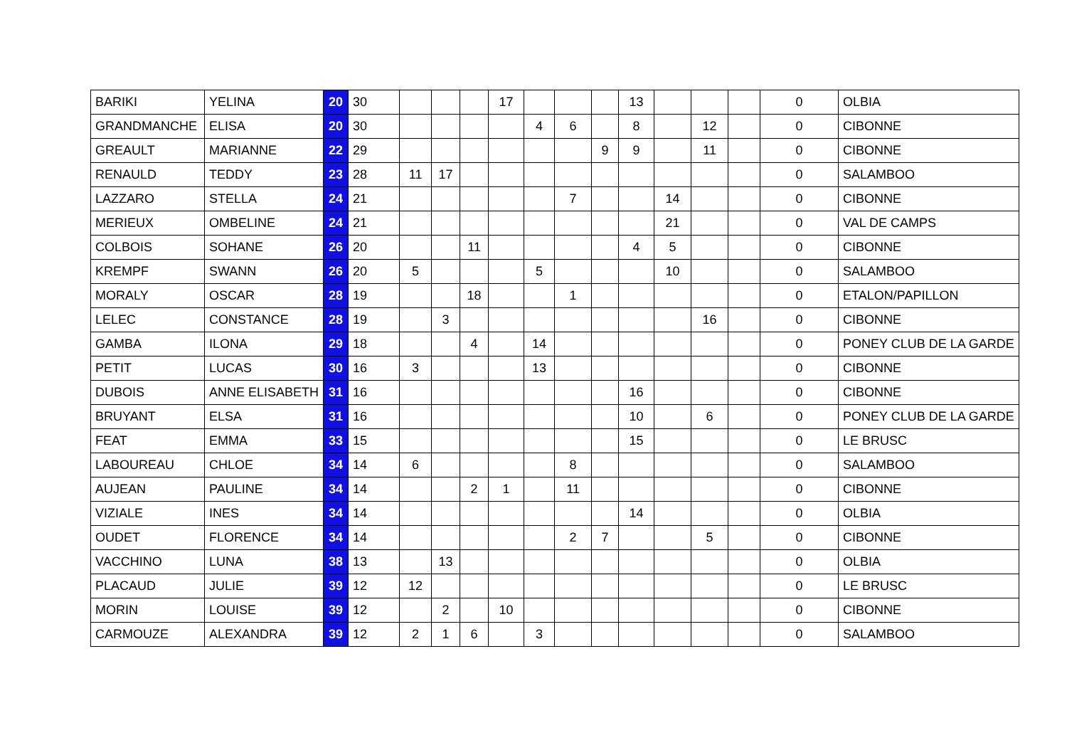| BARIKI | YELINA | 20 | 30 | | | | 17 | | | | 13 | | | | 0 | OLBIA |
| GRANDMANCHE | ELISA | 20 | 30 | | | | | 4 | 6 | | 8 | | 12 | | 0 | CIBONNE |
| GREAULT | MARIANNE | 22 | 29 | | | | | | | 9 | 9 | | 11 | | 0 | CIBONNE |
| RENAULD | TEDDY | 23 | 28 | 11 | 17 | | | | | | | | | | 0 | SALAMBOO |
| LAZZARO | STELLA | 24 | 21 | | | | | | 7 | | | 14 | | | 0 | CIBONNE |
| MERIEUX | OMBELINE | 24 | 21 | | | | | | | | | 21 | | | 0 | VAL DE CAMPS |
| COLBOIS | SOHANE | 26 | 20 | | | 11 | | | | | 4 | 5 | | | 0 | CIBONNE |
| KREMPF | SWANN | 26 | 20 | 5 | | | | 5 | | | | 10 | | | 0 | SALAMBOO |
| MORALY | OSCAR | 28 | 19 | | | 18 | | | 1 | | | | | | 0 | ETALON/PAPILLON |
| LELEC | CONSTANCE | 28 | 19 | | 3 | | | | | | | | 16 | | 0 | CIBONNE |
| GAMBA | ILONA | 29 | 18 | | | 4 | | 14 | | | | | | | 0 | PONEY CLUB DE LA GARDE |
| PETIT | LUCAS | 30 | 16 | 3 | | | | 13 | | | | | | | 0 | CIBONNE |
| DUBOIS | ANNE ELISABETH | 31 | 16 | | | | | | | | 16 | | | | 0 | CIBONNE |
| BRUYANT | ELSA | 31 | 16 | | | | | | | | 10 | | 6 | | 0 | PONEY CLUB DE LA GARDE |
| FEAT | EMMA | 33 | 15 | | | | | | | | 15 | | | | 0 | LE BRUSC |
| LABOUREAU | CHLOE | 34 | 14 | 6 | | | | | 8 | | | | | | 0 | SALAMBOO |
| AUJEAN | PAULINE | 34 | 14 | | | 2 | 1 | | 11 | | | | | | 0 | CIBONNE |
| VIZIALE | INES | 34 | 14 | | | | | | | | 14 | | | | 0 | OLBIA |
| OUDET | FLORENCE | 34 | 14 | | | | | | 2 | 7 | | | 5 | | 0 | CIBONNE |
| VACCHINO | LUNA | 38 | 13 | | 13 | | | | | | | | | | 0 | OLBIA |
| PLACAUD | JULIE | 39 | 12 | 12 | | | | | | | | | | | 0 | LE BRUSC |
| MORIN | LOUISE | 39 | 12 | | 2 | | 10 | | | | | | | | 0 | CIBONNE |
| CARMOUZE | ALEXANDRA | 39 | 12 | 2 | 1 | 6 | | 3 | | | | | | | 0 | SALAMBOO |